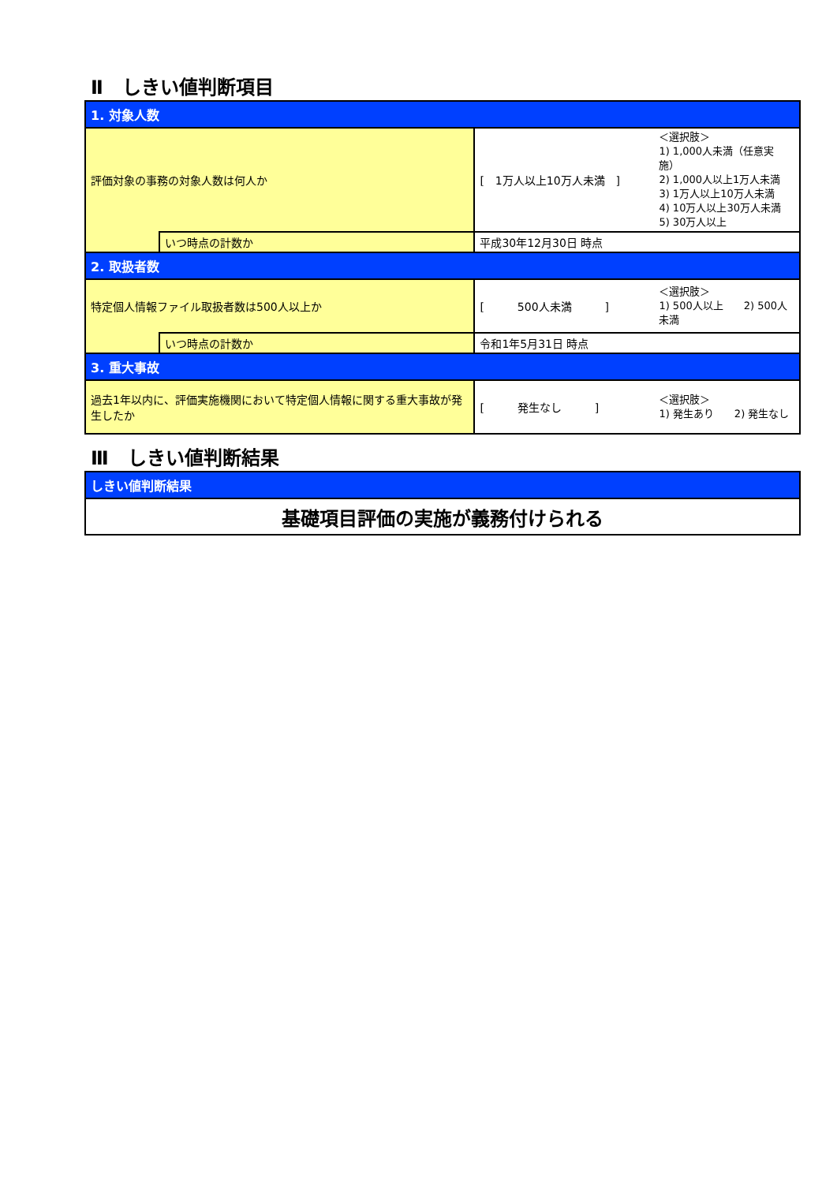Ⅱ　しきい値判断項目
| 1. 対象人数 | | | |
| 評価対象の事務の対象人数は何人か | | [ 1万人以上10万人未満 ] | ＜選択肢＞ 1) 1,000人未満（任意実施） 2) 1,000人以上1万人未満 3) 1万人以上10万人未満 4) 10万人以上30万人未満 5) 30万人以上 |
| | いつ時点の計数か | 平成30年12月30日 時点 | |
| 2. 取扱者数 | | | |
| 特定個人情報ファイル取扱者数は500人以上か | | [ 500人未満 ] | ＜選択肢＞ 1) 500人以上 2) 500人未満 |
| | いつ時点の計数か | 令和1年5月31日 時点 | |
| 3. 重大事故 | | | |
| 過去1年以内に、評価実施機関において特定個人情報に関する重大事故が発生したか | | [ 発生なし ] | ＜選択肢＞ 1) 発生あり 2) 発生なし |
Ⅲ　しきい値判断結果
| しきい値判断結果 |
| 基礎項目評価の実施が義務付けられる |